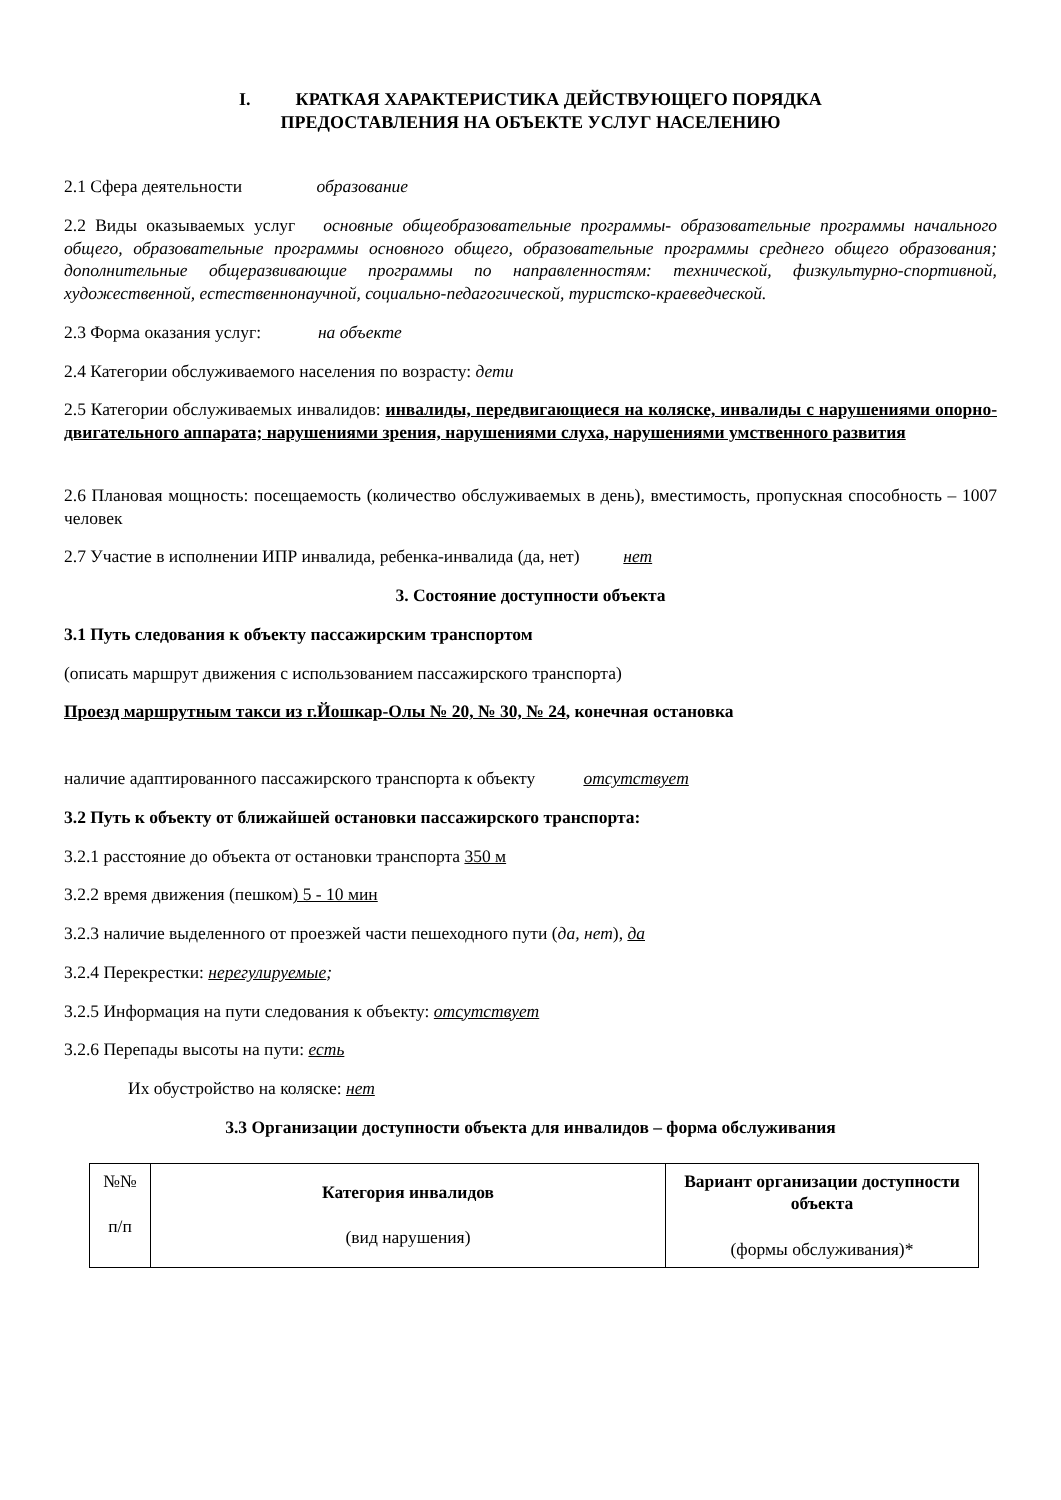I. КРАТКАЯ ХАРАКТЕРИСТИКА ДЕЙСТВУЮЩЕГО ПОРЯДКА
ПРЕДОСТАВЛЕНИЯ НА ОБЪЕКТЕ УСЛУГ НАСЕЛЕНИЮ
2.1 Сфера деятельности образование
2.2 Виды оказываемых услуг основные общеобразовательные программы- образовательные программы начального общего, образовательные программы основного общего, образовательные программы среднего общего образования; дополнительные общеразвивающие программы по направленностям: технической, физкультурно-спортивной, художественной, естественнонаучной, социально-педагогической, туристско-краеведческой.
2.3 Форма оказания услуг: на объекте
2.4 Категории обслуживаемого населения по возрасту: дети
2.5 Категории обслуживаемых инвалидов: инвалиды, передвигающиеся на коляске, инвалиды с нарушениями опорно-двигательного аппарата; нарушениями зрения, нарушениями слуха, нарушениями умственного развития
2.6 Плановая мощность: посещаемость (количество обслуживаемых в день), вместимость, пропускная способность – 1007 человек
2.7 Участие в исполнении ИПР инвалида, ребенка-инвалида (да, нет) нет
3. Состояние доступности объекта
3.1 Путь следования к объекту пассажирским транспортом
(описать маршрут движения с использованием пассажирского транспорта)
Проезд маршрутным такси из г.Йошкар-Олы № 20, № 30, № 24, конечная остановка
наличие адаптированного пассажирского транспорта к объекту отсутствует
3.2 Путь к объекту от ближайшей остановки пассажирского транспорта:
3.2.1 расстояние до объекта от остановки транспорта 350 м
3.2.2 время движения (пешком) 5 - 10 мин
3.2.3 наличие выделенного от проезжей части пешеходного пути (да, нет), да
3.2.4 Перекрестки: нерегулируемые;
3.2.5 Информация на пути следования к объекту: отсутствует
3.2.6 Перепады высоты на пути: есть
Их обустройство на коляске: нет
3.3 Организации доступности объекта для инвалидов – форма обслуживания
| №№ п/п | Категория инвалидов (вид нарушения) | Вариант организации доступности объекта (формы обслуживания)* |
| --- | --- | --- |